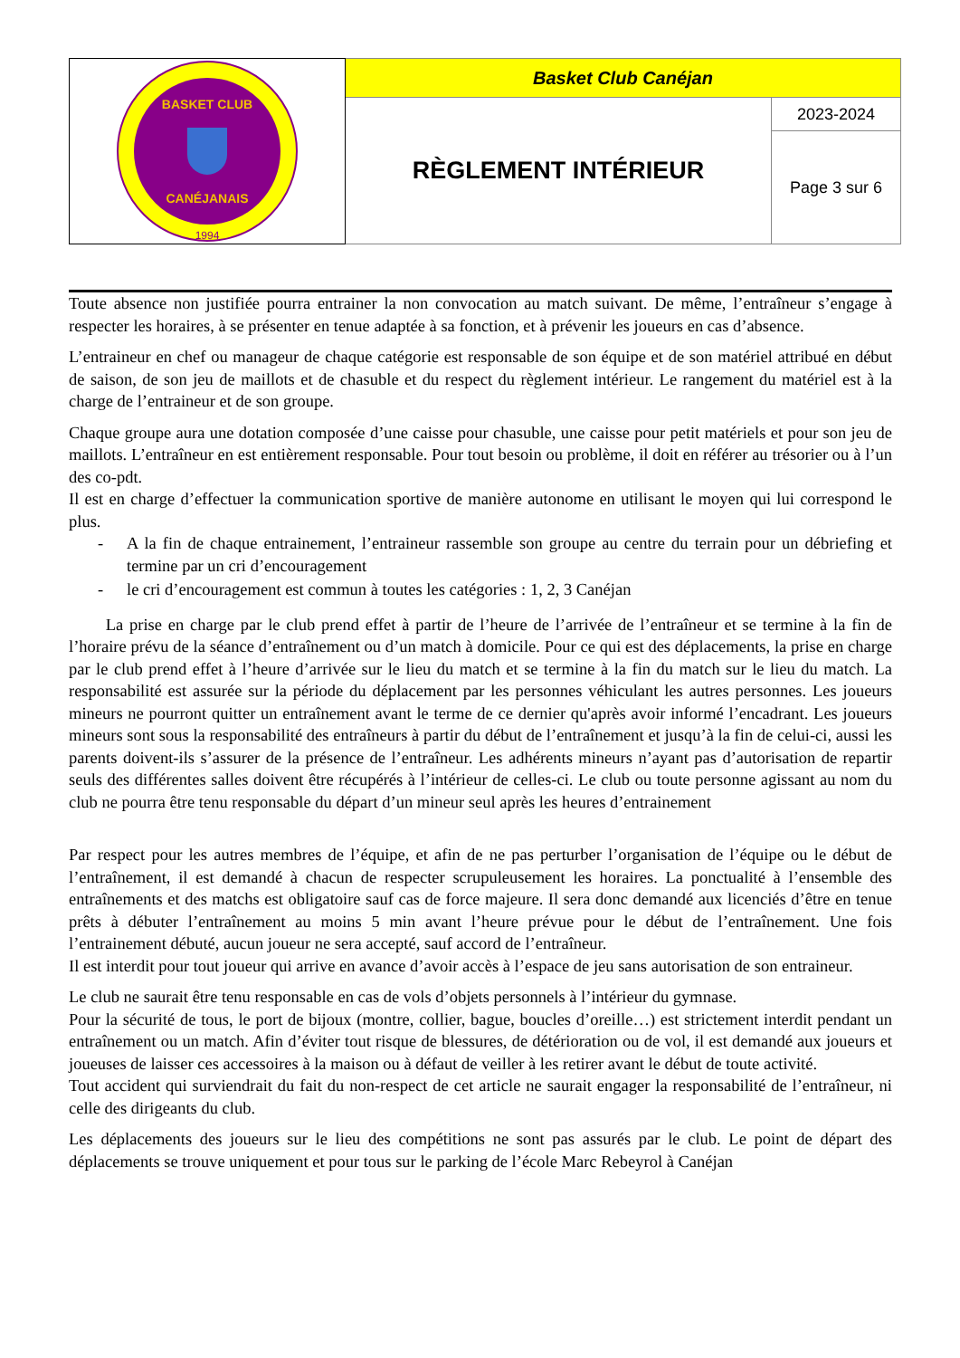| BASKET CLUB CANÉJANAIS 1994 | Basket Club Canéjan | |
| | RÈGLEMENT INTÉRIEUR | 2023-2024 |
| | | Page 3 sur 6 |
Toute absence non justifiée pourra entrainer la non convocation au match suivant. De même, l’entraîneur s’engage à respecter les horaires, à se présenter en tenue adaptée à sa fonction, et à prévenir les joueurs en cas d’absence.
L’entraineur en chef ou manageur de chaque catégorie est responsable de son équipe et de son matériel attribué en début de saison, de son jeu de maillots et de chasuble et du respect du règlement intérieur. Le rangement du matériel est à la charge de l’entraineur et de son groupe.
Chaque groupe aura une dotation composée d’une caisse pour chasuble, une caisse pour petit matériels et pour son jeu de maillots. L’entraîneur en est entièrement responsable. Pour tout besoin ou problème, il doit en référer au trésorier ou à l’un des co-pdt.
Il est en charge d’effectuer la communication sportive de manière autonome en utilisant le moyen qui lui correspond le plus.
- A la fin de chaque entrainement, l’entraineur rassemble son groupe au centre du terrain pour un débriefing et termine par un cri d’encouragement
- le cri d’encouragement est commun à toutes les catégories : 1, 2, 3 Canéjan
La prise en charge par le club prend effet à partir de l’heure de l’arrivée de l’entraîneur et se termine à la fin de l’horaire prévu de la séance d’entraînement ou d’un match à domicile. Pour ce qui est des déplacements, la prise en charge par le club prend effet à l’heure d’arrivée sur le lieu du match et se termine à la fin du match sur le lieu du match. La responsabilité est assurée sur la période du déplacement par les personnes véhiculant les autres personnes. Les joueurs mineurs ne pourront quitter un entraînement avant le terme de ce dernier qu'après avoir informé l’encadrant. Les joueurs mineurs sont sous la responsabilité des entraîneurs à partir du début de l’entraînement et jusqu’à la fin de celui-ci, aussi les parents doivent-ils s’assurer de la présence de l’entraîneur. Les adhérents mineurs n’ayant pas d’autorisation de repartir seuls des différentes salles doivent être récupérés à l’intérieur de celles-ci. Le club ou toute personne agissant au nom du club ne pourra être tenu responsable du départ d’un mineur seul après les heures d’entrainement
Par respect pour les autres membres de l’équipe, et afin de ne pas perturber l’organisation de l’équipe ou le début de l’entraînement, il est demandé à chacun de respecter scrupuleusement les horaires. La ponctualité à l’ensemble des entraînements et des matchs est obligatoire sauf cas de force majeure. Il sera donc demandé aux licenciés d’être en tenue prêts à débuter l’entraînement au moins 5 min avant l’heure prévue pour le début de l’entraînement. Une fois l’entrainement débuté, aucun joueur ne sera accepté, sauf accord de l’entraîneur.
Il est interdit pour tout joueur qui arrive en avance d’avoir accès à l’espace de jeu sans autorisation de son entraineur.
Le club ne saurait être tenu responsable en cas de vols d’objets personnels à l’intérieur du gymnase.
Pour la sécurité de tous, le port de bijoux (montre, collier, bague, boucles d’oreille…) est strictement interdit pendant un entraînement ou un match. Afin d’éviter tout risque de blessures, de détérioration ou de vol, il est demandé aux joueurs et joueuses de laisser ces accessoires à la maison ou à défaut de veiller à les retirer avant le début de toute activité.
Tout accident qui surviendrait du fait du non-respect de cet article ne saurait engager la responsabilité de l’entraîneur, ni celle des dirigeants du club.
Les déplacements des joueurs sur le lieu des compétitions ne sont pas assurés par le club. Le point de départ des déplacements se trouve uniquement et pour tous sur le parking de l’école Marc Rebeyrol à Canéjan